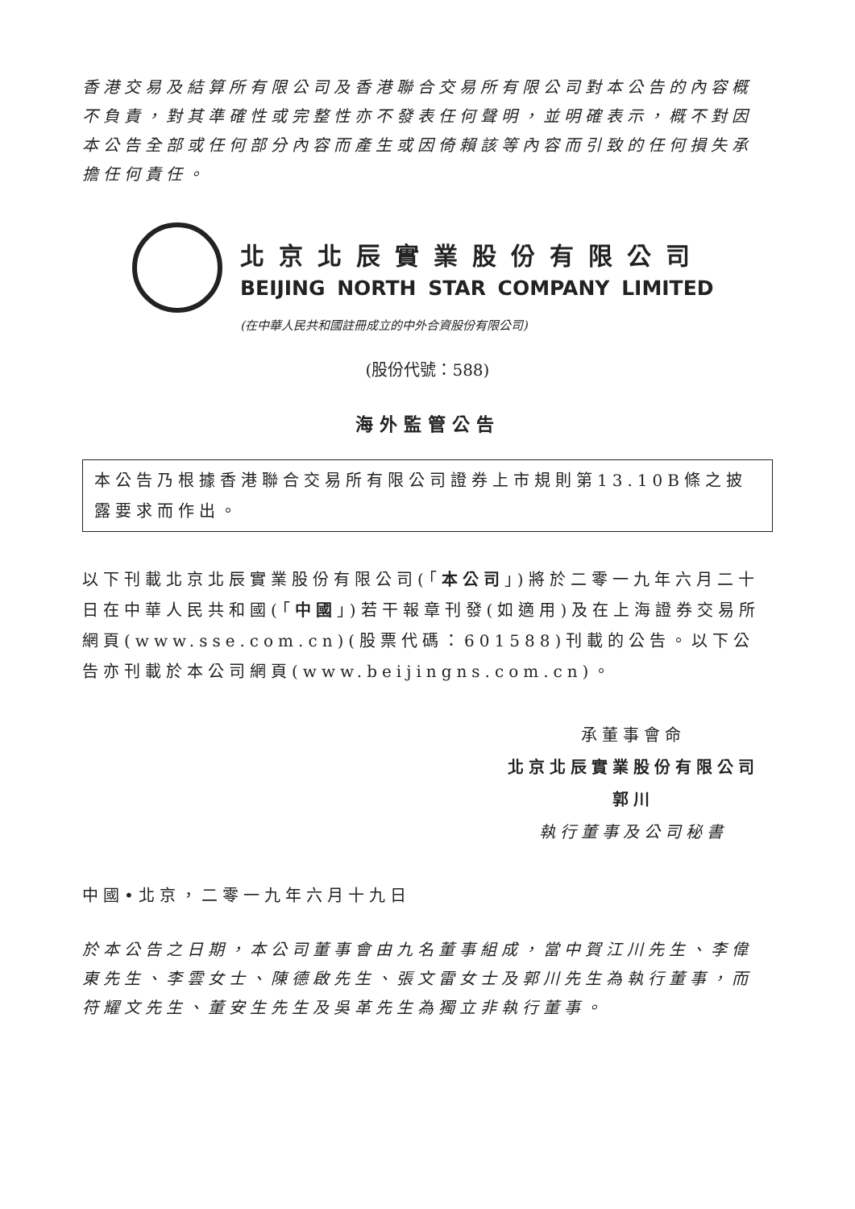香港交易及結算所有限公司及香港聯合交易所有限公司對本公告的內容概不負責，對其準確性或完整性亦不發表任何聲明，並明確表示，概不對因本公告全部或任何部分內容而產生或因倚賴該等內容而引致的任何損失承擔任何責任。
北京北辰實業股份有限公司
BEIJING NORTH STAR COMPANY LIMITED
(在中華人民共和國註冊成立的中外合資股份有限公司)
(股份代號：588)
海外監管公告
本公告乃根據香港聯合交易所有限公司證券上市規則第13.10B條之披露要求而作出。
以下刊載北京北辰實業股份有限公司(「本公司」)將於二零一九年六月二十日在中華人民共和國(「中國」)若干報章刊發(如適用)及在上海證券交易所網頁(www.sse.com.cn)(股票代碼：601588)刊載的公告。以下公告亦刊載於本公司網頁(www.beijingns.com.cn)。
承董事會命
北京北辰實業股份有限公司
郭川
執行董事及公司秘書
中國•北京，二零一九年六月十九日
於本公告之日期，本公司董事會由九名董事組成，當中賀江川先生、李偉東先生、李雲女士、陳德啟先生、張文雷女士及郭川先生為執行董事，而符耀文先生、董安生先生及吳革先生為獨立非執行董事。